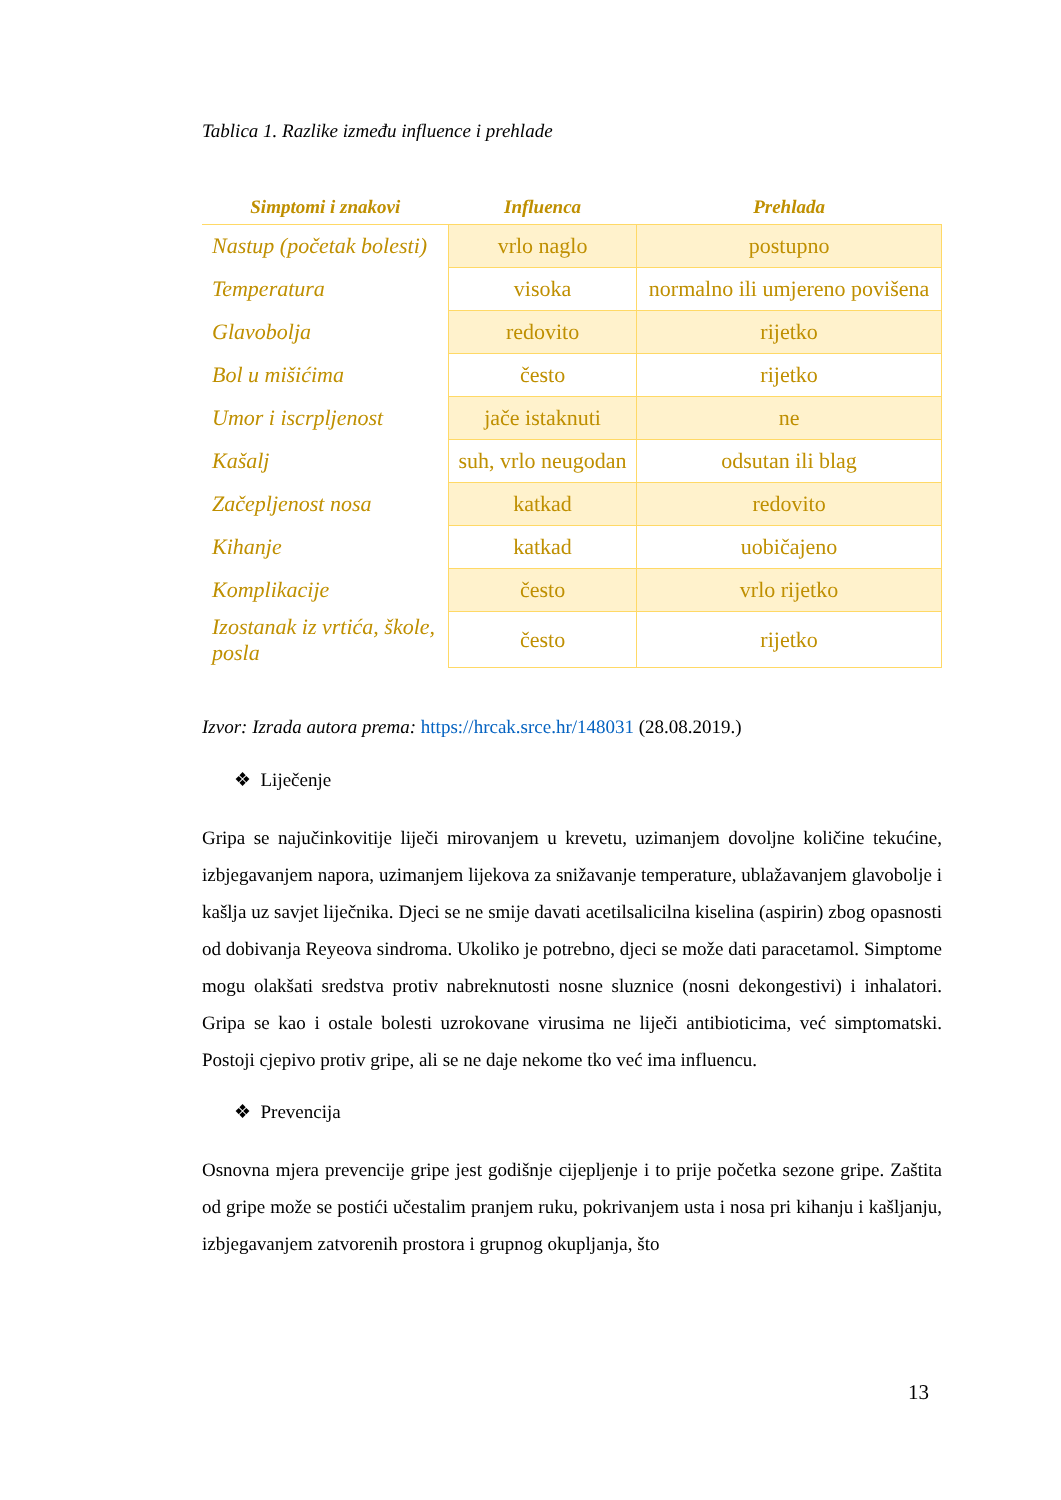Tablica 1. Razlike između influence i prehlade
| Simptomi i znakovi | Influenca | Prehlada |
| --- | --- | --- |
| Nastup (početak bolesti) | vrlo naglo | postupno |
| Temperatura | visoka | normalno ili umjereno povišena |
| Glavobolja | redovito | rijetko |
| Bol u mišićima | često | rijetko |
| Umor i iscrpljenost | jače istaknuti | ne |
| Kašalj | suh, vrlo neugodan | odsutan ili blag |
| Začepljenost nosa | katkad | redovito |
| Kihanje | katkad | uobičajeno |
| Komplikacije | često | vrlo rijetko |
| Izostanak iz vrtića, škole, posla | često | rijetko |
Izvor: Izrada autora prema: https://hrcak.srce.hr/148031 (28.08.2019.)
❖ Liječenje
Gripa se najučinkovitije liječi mirovanjem u krevetu, uzimanjem dovoljne količine tekućine, izbjegavanjem napora, uzimanjem lijekova za snižavanje temperature, ublažavanjem glavobolje i kašlja uz savjet liječnika. Djeci se ne smije davati acetilsalicilna kiselina (aspirin) zbog opasnosti od dobivanja Reyeova sindroma. Ukoliko je potrebno, djeci se može dati paracetamol. Simptome mogu olakšati sredstva protiv nabreknutosti nosne sluznice (nosni dekongestivi) i inhalatori. Gripa se kao i ostale bolesti uzrokovane virusima ne liječi antibioticima, već simptomatski. Postoji cjepivo protiv gripe, ali se ne daje nekome tko već ima influencu.
❖ Prevencija
Osnovna mjera prevencije gripe jest godišnje cijepljenje i to prije početka sezone gripe. Zaštita od gripe može se postići učestalim pranjem ruku, pokrivanjem usta i nosa pri kihanju i kašljanju, izbjegavanjem zatvorenih prostora i grupnog okupljanja, što
13